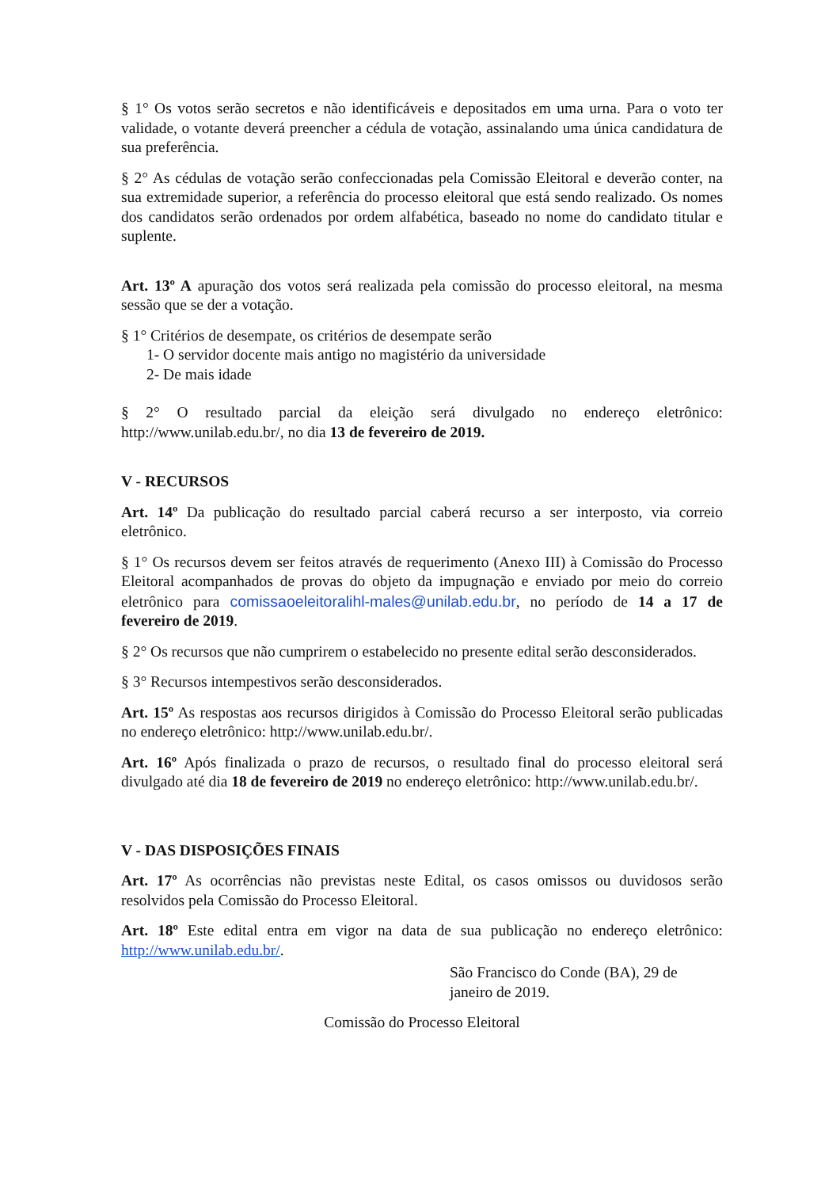§ 1° Os votos serão secretos e não identificáveis e depositados em uma urna. Para o voto ter validade, o votante deverá preencher a cédula de votação, assinalando uma única candidatura de sua preferência.
§ 2° As cédulas de votação serão confeccionadas pela Comissão Eleitoral e deverão conter, na sua extremidade superior, a referência do processo eleitoral que está sendo realizado. Os nomes dos candidatos serão ordenados por ordem alfabética, baseado no nome do candidato titular e suplente.
Art. 13º A apuração dos votos será realizada pela comissão do processo eleitoral, na mesma sessão que se der a votação.
§ 1° Critérios de desempate, os critérios de desempate serão
1- O servidor docente mais antigo no magistério da universidade
2- De mais idade
§ 2° O resultado parcial da eleição será divulgado no endereço eletrônico: http://www.unilab.edu.br/, no dia 13 de fevereiro de 2019.
V - RECURSOS
Art. 14º Da publicação do resultado parcial caberá recurso a ser interposto, via correio eletrônico.
§ 1° Os recursos devem ser feitos através de requerimento (Anexo III) à Comissão do Processo Eleitoral acompanhados de provas do objeto da impugnação e enviado por meio do correio eletrônico para comissaoeleitoralihl-males@unilab.edu.br, no período de 14 a 17 de fevereiro de 2019.
§ 2° Os recursos que não cumprirem o estabelecido no presente edital serão desconsiderados.
§ 3° Recursos intempestivos serão desconsiderados.
Art. 15º As respostas aos recursos dirigidos à Comissão do Processo Eleitoral serão publicadas no endereço eletrônico: http://www.unilab.edu.br/.
Art. 16º Após finalizada o prazo de recursos, o resultado final do processo eleitoral será divulgado até dia 18 de fevereiro de 2019 no endereço eletrônico: http://www.unilab.edu.br/.
V - DAS DISPOSIÇÕES FINAIS
Art. 17º As ocorrências não previstas neste Edital, os casos omissos ou duvidosos serão resolvidos pela Comissão do Processo Eleitoral.
Art. 18º Este edital entra em vigor na data de sua publicação no endereço eletrônico: http://www.unilab.edu.br/.
São Francisco do Conde (BA), 29 de janeiro de 2019.
Comissão do Processo Eleitoral